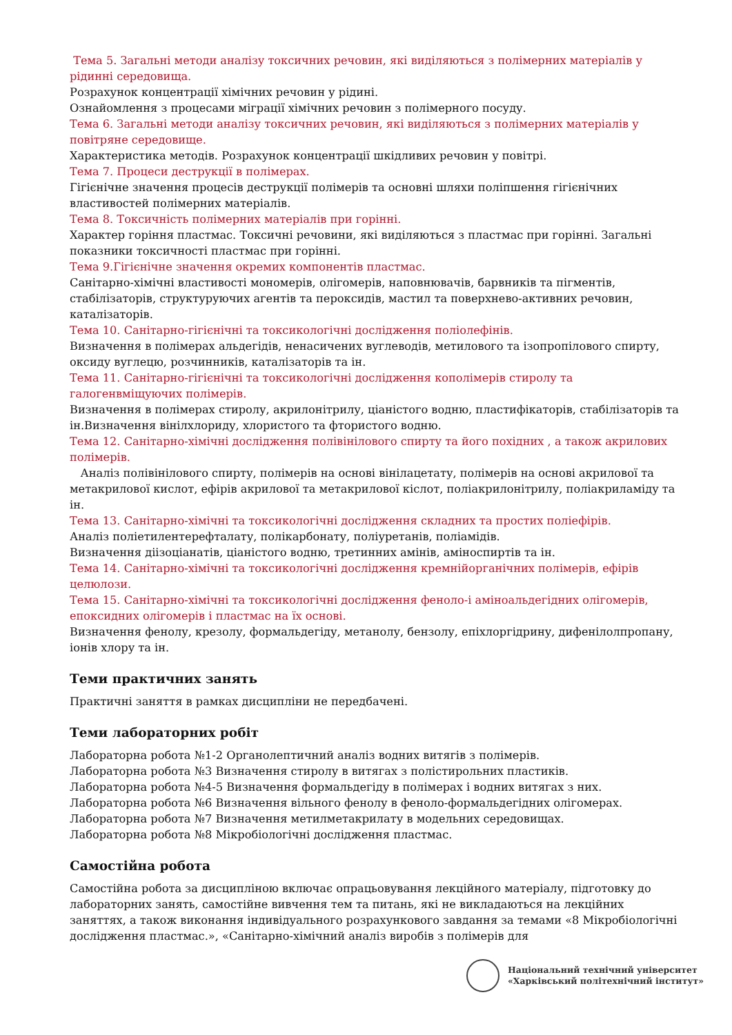Тема 5. Загальні методи аналізу токсичних речовин, які виділяються з полімерних матеріалів у рідинні середовища.
Розрахунок концентрації хімічних речовин у рідині.
Ознайомлення з процесами міграції хімічних речовин з полімерного посуду.
Тема 6. Загальні методи аналізу токсичних речовин, які виділяються з полімерних матеріалів у повітряне середовище.
Характеристика методів. Розрахунок концентрації шкідливих речовин у повітрі.
Тема 7. Процеси деструкції в полімерах.
Гігієнічне значення процесів деструкції полімерів та основні шляхи поліпшення гігієнічних властивостей полімерних матеріалів.
Тема 8. Токсичність полімерних матеріалів при горінні.
Характер горіння пластмас. Токсичні речовини, які виділяються з пластмас при горінні. Загальні показники токсичності пластмас при горінні.
Тема 9.Гігієнічне значення окремих компонентів пластмас.
Санітарно-хімічні властивості мономерів, олігомерів, наповнювачів, барвників та пігментів, стабілізаторів, структуруючих агентів та пероксидів, мастил та поверхнево-активних речовин, каталізаторів.
Тема 10. Санітарно-гігієнічні та токсикологічні дослідження поліолефінів.
Визначення в полімерах альдегідів, ненасичених вуглеводів, метилового та ізопропілового спирту, оксиду вуглецю, розчинників, каталізаторів та ін.
Тема 11. Санітарно-гігієнічні та токсикологічні дослідження кополімерів стиролу та галогенвміщуючих полімерів.
Визначення в полімерах стиролу, акрилонітрилу, ціаністого водню, пластифікаторів, стабілізаторів та ін.Визначення вінілхлориду, хлористого та фтористого водню.
Тема 12. Санітарно-хімічні дослідження полівінілового спирту та його похідних , а також акрилових полімерів.
Аналіз полівінілового спирту, полімерів на основі вінілацетату, полімерів на основі акрилової та метакрилової кислот, ефірів акрилової та метакрилової кіслот, поліакрилонітрилу, поліакриламіду та ін.
Тема 13. Санітарно-хімічні та токсикологічні дослідження складних та простих поліефірів.
Аналіз поліетилентерефталату, полікарбонату, поліуретанів, поліамідів.
Визначення діізоціанатів, ціаністого водню, третинних амінів, аміноспиртів та ін.
Тема 14. Санітарно-хімічні та токсикологічні дослідження кремнійорганічних полімерів, ефірів целюлози.
Тема 15. Санітарно-хімічні та токсикологічні дослідження феноло-і аміноальдегідних олігомерів, епоксидних олігомерів і пластмас на їх основі.
Визначення фенолу, крезолу, формальдегіду, метанолу, бензолу, епіхлоргідрину, дифенілолпропану, іонів хлору та ін.
Теми практичних занять
Практичні заняття в рамках дисципліни не передбачені.
Теми лабораторних робіт
Лабораторна робота №1-2 Органолептичний аналіз водних витягів з полімерів.
Лабораторна робота №3 Визначення стиролу в витягах з полістирольних пластиків.
Лабораторна робота №4-5 Визначення формальдегіду в полімерах і водних витягах з них.
Лабораторна робота №6 Визначення вільного фенолу в феноло-формальдегідних олігомерах.
Лабораторна робота №7 Визначення метилметакрилату в модельних середовищах.
Лабораторна робота №8 Мікробіологічні дослідження пластмас.
Самостійна робота
Самостійна робота за дисципліною включає опрацьовування лекційного матеріалу, підготовку до лабораторних занять, самостійне вивчення тем та питань, які не викладаються на лекційних заняттях, а також виконання індивідуального розрахункового завдання за темами «8 Мікробіологічні дослідження пластмас.», «Санітарно-хімічний аналіз виробів з полімерів для
Національний технічний університет
«Харківський політехнічний інститут»